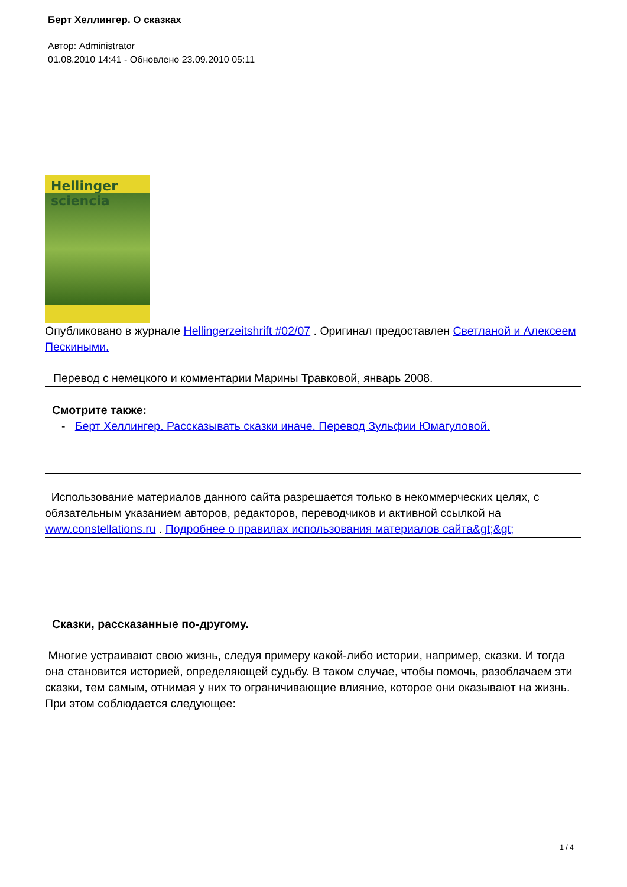Берт Хеллингер. О сказках
Автор: Administrator
01.08.2010 14:41 - Обновлено 23.09.2010 05:11
Hellinger sciencia
Опубликовано в журнале Hellingerzeitshrift #02/07 . Оригинал предоставлен Светланой и Алексеем Пескиными.
Перевод с немецкого и комментарии Марины Травковой, январь 2008.
Смотрите также:
- Берт Хеллингер. Рассказывать сказки иначе. Перевод Зульфии Юмагуловой.
Использование материалов данного сайта разрешается только в некоммерческих целях, с обязательным указанием авторов, редакторов, переводчиков и активной ссылкой на www.constellations.ru . Подробнее о правилах использования материалов сайта&gt;&gt;
Сказки, рассказанные по-другому.
Многие устраивают свою жизнь, следуя примеру какой-либо истории, например, сказки. И тогда она становится историей, определяющей судьбу. В таком случае, чтобы помочь, разоблачаем эти сказки, тем самым, отнимая у них то ограничивающие влияние, которое они оказывают на жизнь. При этом соблюдается следующее:
1 / 4